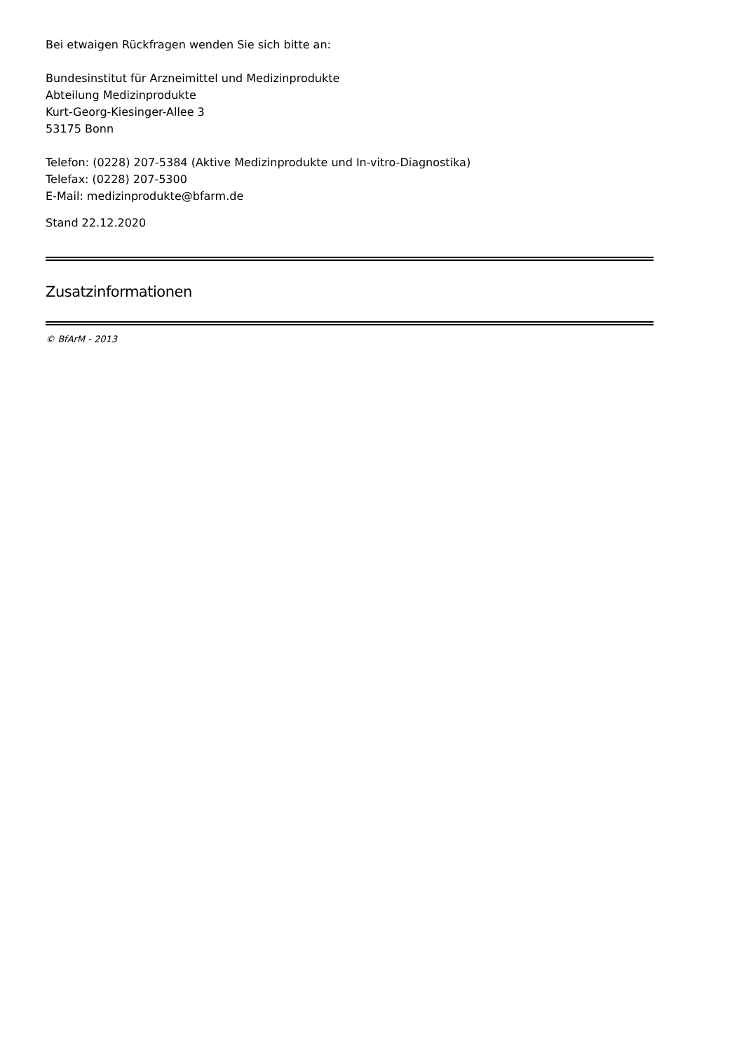Bei etwaigen Rückfragen wenden Sie sich bitte an:
Bundesinstitut für Arzneimittel und Medizinprodukte
Abteilung Medizinprodukte
Kurt-Georg-Kiesinger-Allee 3
53175 Bonn
Telefon: (0228) 207-5384 (Aktive Medizinprodukte und In-vitro-Diagnostika)
Telefax: (0228) 207-5300
E-Mail: medizinprodukte@bfarm.de
Stand 22.12.2020
Zusatzinformationen
© BfArM - 2013